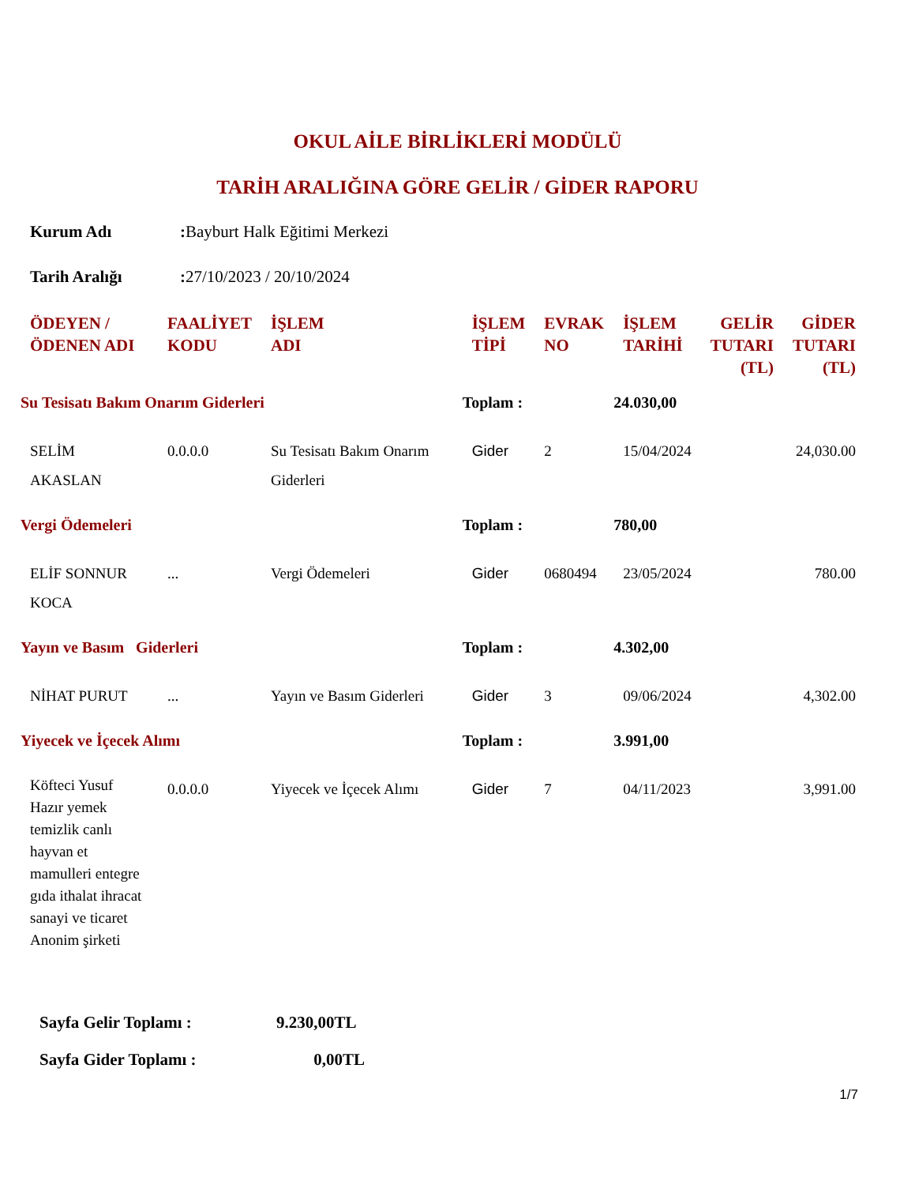OKUL AİLE BİRLİKLERİ MODÜLÜ
TARİH ARALIĞINA GÖRE GELİR / GİDER RAPORU
Kurum Adı: Bayburt Halk Eğitimi Merkezi
Tarih Aralığı: 27/10/2023 / 20/10/2024
| ÖDEYEN / ÖDENEN ADI | FAALİYET KODU | İŞLEM ADI | İŞLEM TİPİ | EVRAK NO | İŞLEM TARİHİ | GELİR TUTARI (TL) | GİDER TUTARI (TL) |
| --- | --- | --- | --- | --- | --- | --- | --- |
| Su Tesisatı Bakım Onarım Giderleri | | | Toplam : | | 24.030,00 | | |
| SELİM AKASLAN | 0.0.0.0 | Su Tesisatı Bakım Onarım Giderleri | Gider | 2 | 15/04/2024 | | 24,030.00 |
| Vergi Ödemeleri | | | Toplam : | | 780,00 | | |
| ELİF SONNUR KOCA | ... | Vergi Ödemeleri | Gider | 0680494 | 23/05/2024 | | 780.00 |
| Yayın ve Basım Giderleri | | | Toplam : | | 4.302,00 | | |
| NİHAT PURUT | ... | Yayın ve Basım Giderleri | Gider | 3 | 09/06/2024 | | 4,302.00 |
| Yiyecek ve İçecek Alımı | | | Toplam : | | 3.991,00 | | |
| Köfteci Yusuf Hazır yemek temizlik canlı hayvan et mamulleri entegre gıda ithalat ihracat sanayi ve ticaret Anonim şirketi | 0.0.0.0 | Yiyecek ve İçecek Alımı | Gider | 7 | 04/11/2023 | | 3,991.00 |
Sayfa Gelir Toplamı : 9.230,00TL
Sayfa Gider Toplamı : 0,00TL
1/7